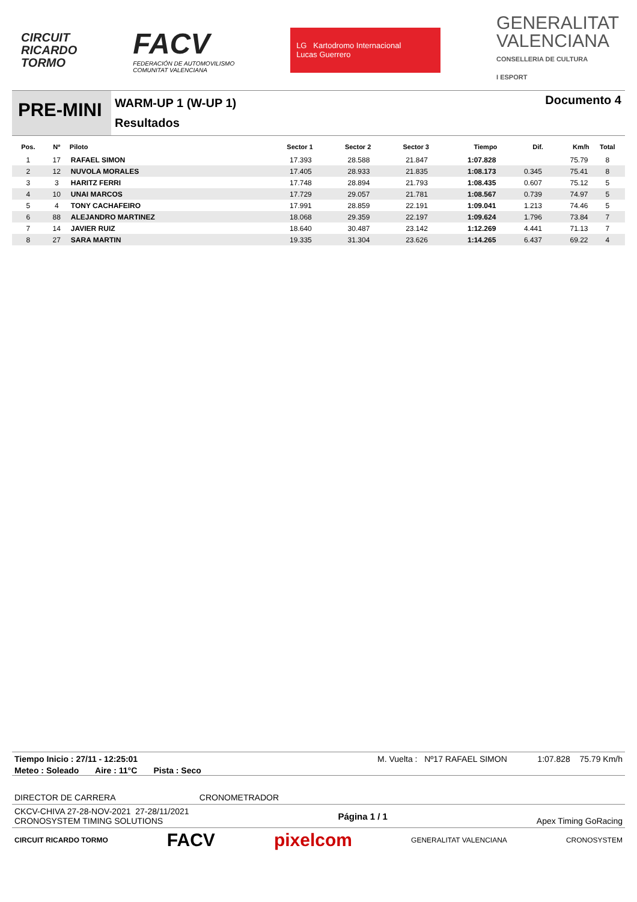CIRCUIT
RICARDO
TORMO
FACV
FEDERACIÓN DE AUTOMOVILISMO
COMUNITAT VALENCIANA
LG Kartodromo Internacional
Lucas Guerrero
GENERALITAT
VALENCIANA
CONSELLERIA DE CULTURA
I ESPORT
PRE-MINI
WARM-UP 1 (W-UP 1)
Resultados
Documento 4
| Pos. | Nº | Piloto | Sector 1 | Sector 2 | Sector 3 | Tiempo | Dif. | Km/h | Total |
| --- | --- | --- | --- | --- | --- | --- | --- | --- | --- |
| 1 | 17 | RAFAEL SIMON | 17.393 | 28.588 | 21.847 | 1:07.828 | | 75.79 | 8 |
| 2 | 12 | NUVOLA MORALES | 17.405 | 28.933 | 21.835 | 1:08.173 | 0.345 | 75.41 | 8 |
| 3 | 3 | HARITZ FERRI | 17.748 | 28.894 | 21.793 | 1:08.435 | 0.607 | 75.12 | 5 |
| 4 | 10 | UNAI MARCOS | 17.729 | 29.057 | 21.781 | 1:08.567 | 0.739 | 74.97 | 5 |
| 5 | 4 | TONY CACHAFEIRO | 17.991 | 28.859 | 22.191 | 1:09.041 | 1.213 | 74.46 | 5 |
| 6 | 88 | ALEJANDRO MARTINEZ | 18.068 | 29.359 | 22.197 | 1:09.624 | 1.796 | 73.84 | 7 |
| 7 | 14 | JAVIER RUIZ | 18.640 | 30.487 | 23.142 | 1:12.269 | 4.441 | 71.13 | 7 |
| 8 | 27 | SARA MARTIN | 19.335 | 31.304 | 23.626 | 1:14.265 | 6.437 | 69.22 | 4 |
Tiempo Inicio : 27/11 - 12:25:01 M. Vuelta : Nº17 RAFAEL SIMON 1:07.828 75.79 Km/h
Meteo : Soleado Aire : 11°C Pista : Seco
DIRECTOR DE CARRERA CRONOMETRADOR
CKCV-CHIVA 27-28-NOV-2021 27-28/11/2021
CRONOSYSTEM TIMING SOLUTIONS Página 1 / 1 Apex Timing GoRacing
CIRCUIT RICARDO TORMO FACV pixelcom GENERALITAT VALENCIANA CRONOSYSTEM